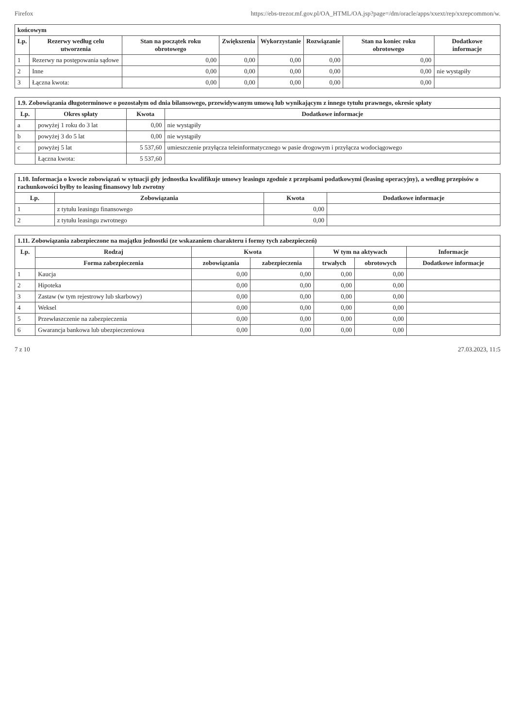Firefox https://ebs-trezor.mf.gov.pl/OA_HTML/OA.jsp?page=/dm/oracle/apps/xxext/rep/xxrepcommon/w.
| końcowym | | | | | | | |
| Lp. | Rezerwy według celu utworzenia | Stan na początek roku obrotowego | Zwiększenia | Wykorzystanie | Rozwiązanie | Stan na koniec roku obrotowego | Dodatkowe informacje |
| 1 | Rezerwy na postępowania sądowe | 0,00 | 0,00 | 0,00 | 0,00 | 0,00 | |
| 2 | Inne | 0,00 | 0,00 | 0,00 | 0,00 | 0,00 | nie wystąpiły |
| 3 | Łączna kwota: | 0,00 | 0,00 | 0,00 | 0,00 | 0,00 | |
| 1.9. Zobowiązania długoterminowe o pozostałym od dnia bilansowego, przewidywanym umową lub wynikającym z innego tytułu prawnego, okresie spłaty | | | |
| Lp. | Okres spłaty | Kwota | Dodatkowe informacje |
| a | powyżej 1 roku do 3 lat | 0,00 | nie wystąpiły |
| b | powyżej 3 do 5 lat | 0,00 | nie wystąpiły |
| c | powyżej 5 lat | 5 537,60 | umieszczenie przyłącza teleinformatycznego w pasie drogowym i przyłącza wodociągowego |
| | Łączna kwota: | 5 537,60 | |
| 1.10. Informacja o kwocie zobowiązań w sytuacji gdy jednostka kwalifikuje umowy leasingu zgodnie z przepisami podatkowymi (leasing operacyjny), a według przepisów o rachunkowości byłby to leasing finansowy lub zwrotny | | | |
| Lp. | Zobowiązania | Kwota | Dodatkowe informacje |
| 1 | z tytułu leasingu finansowego | 0,00 | |
| 2 | z tytułu leasingu zwrotnego | 0,00 | |
| 1.11. Zobowiązania zabezpieczone na majątku jednostki (ze wskazaniem charakteru i formy tych zabezpieczeń) | | | | | | |
| Lp. | Rodzaj | Kwota | | W tym na aktywach | | Informacje |
| | Forma zabezpieczenia | zobowiązania | zabezpieczenia | trwałych | obrotowych | Dodatkowe informacje |
| 1 | Kaucja | 0,00 | 0,00 | 0,00 | 0,00 | |
| 2 | Hipoteka | 0,00 | 0,00 | 0,00 | 0,00 | |
| 3 | Zastaw (w tym rejestrowy lub skarbowy) | 0,00 | 0,00 | 0,00 | 0,00 | |
| 4 | Weksel | 0,00 | 0,00 | 0,00 | 0,00 | |
| 5 | Przewłaszczenie na zabezpieczenia | 0,00 | 0,00 | 0,00 | 0,00 | |
| 6 | Gwarancja bankowa lub ubezpieczeniowa | 0,00 | 0,00 | 0,00 | 0,00 | |
7 z 10 27.03.2023, 11:5